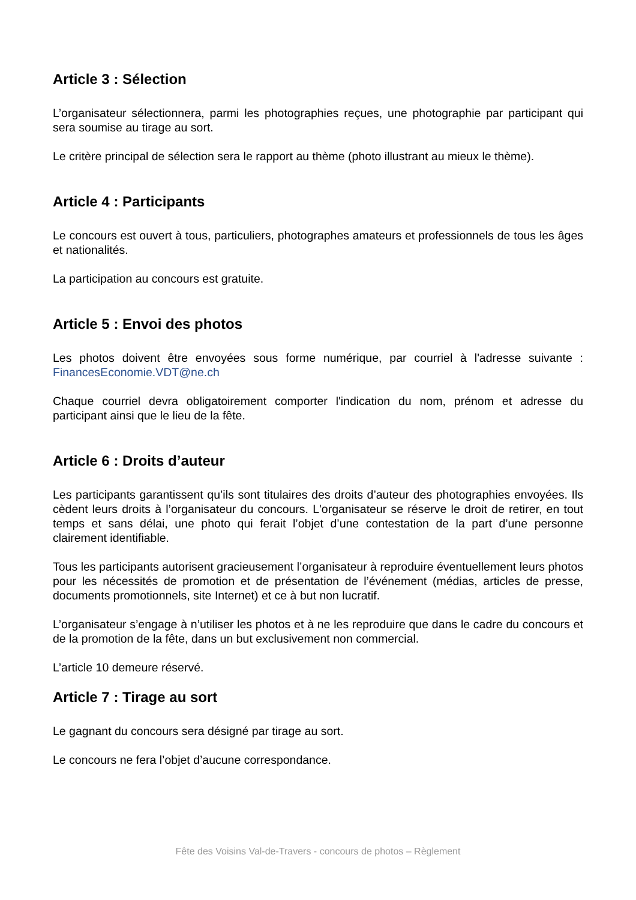Article 3 : Sélection
L’organisateur sélectionnera, parmi les photographies reçues, une photographie par participant qui sera soumise au tirage au sort.
Le critère principal de sélection sera le rapport au thème (photo illustrant au mieux le thème).
Article 4 : Participants
Le concours est ouvert à tous, particuliers, photographes amateurs et professionnels de tous les âges et nationalités.
La participation au concours est gratuite.
Article 5 : Envoi des photos
Les photos doivent être envoyées sous forme numérique, par courriel à l'adresse suivante : FinancesEconomie.VDT@ne.ch
Chaque courriel devra obligatoirement comporter l'indication du nom, prénom et adresse du participant ainsi que le lieu de la fête.
Article 6 : Droits d’auteur
Les participants garantissent qu’ils sont titulaires des droits d’auteur des photographies envoyées. Ils cèdent leurs droits à l’organisateur du concours. L'organisateur se réserve le droit de retirer, en tout temps et sans délai, une photo qui ferait l’objet d’une contestation de la part d’une personne clairement identifiable.
Tous les participants autorisent gracieusement l’organisateur à reproduire éventuellement leurs photos pour les nécessités de promotion et de présentation de l’événement (médias, articles de presse, documents promotionnels, site Internet) et ce à but non lucratif.
L’organisateur s’engage à n’utiliser les photos et à ne les reproduire que dans le cadre du concours et de la promotion de la fête, dans un but exclusivement non commercial.
L’article 10 demeure réservé.
Article 7 : Tirage au sort
Le gagnant du concours sera désigné par tirage au sort.
Le concours ne fera l’objet d’aucune correspondance.
Fête des Voisins Val-de-Travers - concours de photos – Règlement